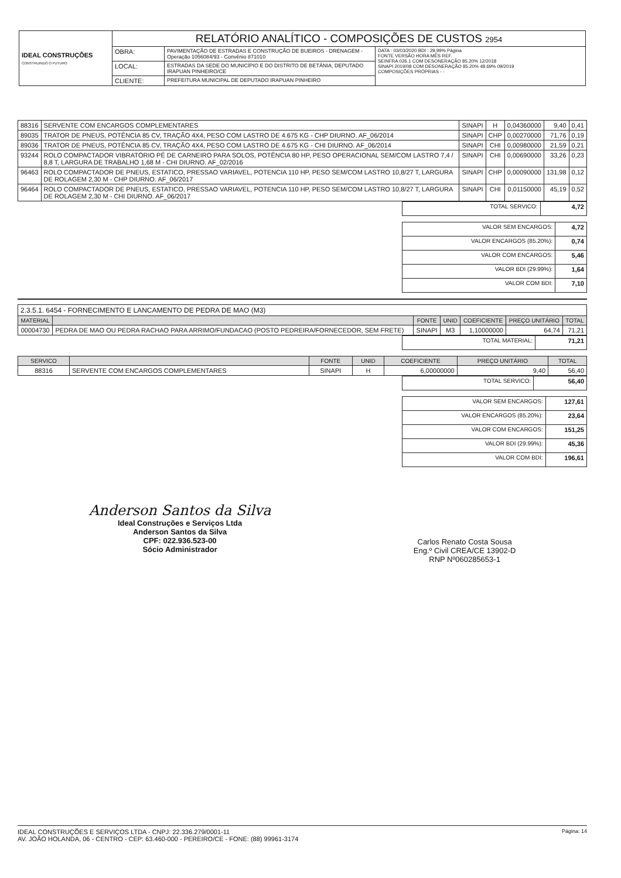| IDEAL CONSTRUÇÕES CONSTRUINDO O FUTURO | RELATÓRIO ANALÍTICO - COMPOSIÇÕES DE CUSTOS 2954 | | |
| | OBRA: | PAVIMENTAÇÃO DE ESTRADAS E CONSTRUÇÃO DE BUEIROS - DRENAGEM - Operação 1056084/93 - Convênio 871010 | DATA : 03/03/2020 BDI : 29,99% Página FONTE VERSÃO HORA MÊS REF. SEINFRA 026.1 COM DESONERAÇÃO 85.20% 12/2018 SINAPI 2019/08 COM DESONERAÇÃO 85.20% 48.69% 09/2019 COMPOSIÇÕES PRÓPRIAS - - |
| | LOCAL: | ESTRADAS DA SEDE DO MUNICÍPIO E DO DISTRITO DE BETÂNIA, DEPUTADO IRAPUAN PINHEIRO/CE | |
| | CLIENTE: | PREFEITURA MUNICIPAL DE DEPUTADO IRAPUAN PINHEIRO | |
| 88316 | SERVENTE COM ENCARGOS COMPLEMENTARES | SINAPI | H | 0,04360000 | 9,40 | 0,41 |
| 89035 | TRATOR DE PNEUS, POTÊNCIA 85 CV, TRAÇÃO 4X4, PESO COM LASTRO DE 4.675 KG - CHP DIURNO. AF_06/2014 | SINAPI | CHP | 0,00270000 | 71,76 | 0,19 |
| 89036 | TRATOR DE PNEUS, POTÊNCIA 85 CV, TRAÇÃO 4X4, PESO COM LASTRO DE 4.675 KG - CHI DIURNO. AF_06/2014 | SINAPI | CHI | 0,00980000 | 21,59 | 0,21 |
| 93244 | ROLO COMPACTADOR VIBRATÓRIO PÉ DE CARNEIRO PARA SOLOS, POTÊNCIA 80 HP, PESO OPERACIONAL SEM/COM LASTRO 7,4 / 8,8 T, LARGURA DE TRABALHO 1,68 M - CHI DIURNO. AF_02/2016 | SINAPI | CHI | 0,00690000 | 33,26 | 0,23 |
| 96463 | ROLO COMPACTADOR DE PNEUS, ESTATICO, PRESSAO VARIAVEL, POTENCIA 110 HP, PESO SEM/COM LASTRO 10,8/27 T, LARGURA DE ROLAGEM 2,30 M - CHP DIURNO. AF_06/2017 | SINAPI | CHP | 0,00090000 | 131,98 | 0,12 |
| 96464 | ROLO COMPACTADOR DE PNEUS, ESTATICO, PRESSAO VARIAVEL, POTENCIA 110 HP, PESO SEM/COM LASTRO 10,8/27 T, LARGURA DE ROLAGEM 2,30 M - CHI DIURNO. AF_06/2017 | SINAPI | CHI | 0,01150000 | 45,19 | 0,52 |
| TOTAL SERVICO: | 4,72 |
| VALOR SEM ENCARGOS: | 4,72 |
| VALOR ENCARGOS (85.20%): | 0,74 |
| VALOR COM ENCARGOS: | 5,46 |
| VALOR BDI (29.99%): | 1,64 |
| VALOR COM BDI: | 7,10 |
| 2.3.5.1. 6454 - FORNECIMENTO E LANCAMENTO DE PEDRA DE MAO (M3) | | | | | | |
| MATERIAL | | FONTE | UNID | COEFICIENTE | PREÇO UNITÁRIO | TOTAL |
| 00004730 | PEDRA DE MAO OU PEDRA RACHAO PARA ARRIMO/FUNDACAO (POSTO PEDREIRA/FORNECEDOR, SEM FRETE) | SINAPI | M3 | 1,10000000 | 64,74 | 71,21 |
| TOTAL MATERIAL: | 71,21 |
| SERVICO | | FONTE | UNID | COEFICIENTE | PREÇO UNITÁRIO | TOTAL |
| --- | --- | --- | --- | --- | --- | --- |
| 88316 | SERVENTE COM ENCARGOS COMPLEMENTARES | SINAPI | H | 6,00000000 | 9,40 | 56,40 |
| TOTAL SERVICO: | 56,40 |
| VALOR SEM ENCARGOS: | 127,61 |
| VALOR ENCARGOS (85.20%): | 23,64 |
| VALOR COM ENCARGOS: | 151,25 |
| VALOR BDI (29.99%): | 45,36 |
| VALOR COM BDI: | 196,61 |
Anderson Santos da Silva
Ideal Construções e Serviços Ltda
Anderson Santos da Silva
CPF: 022.936.523-00
Sócio Administrador
Carlos Renato Costa Sousa
Eng.º Civil CREA/CE 13902-D
RNP Nº060285653-1
IDEAL CONSTRUÇÕES E SERVIÇOS LTDA - CNPJ: 22.336.279/0001-11
AV. JOÃO HOLANDA, 06 - CENTRO - CEP: 63.460-000 - PEREIRO/CE - FONE: (88) 99961-3174
Página: 14